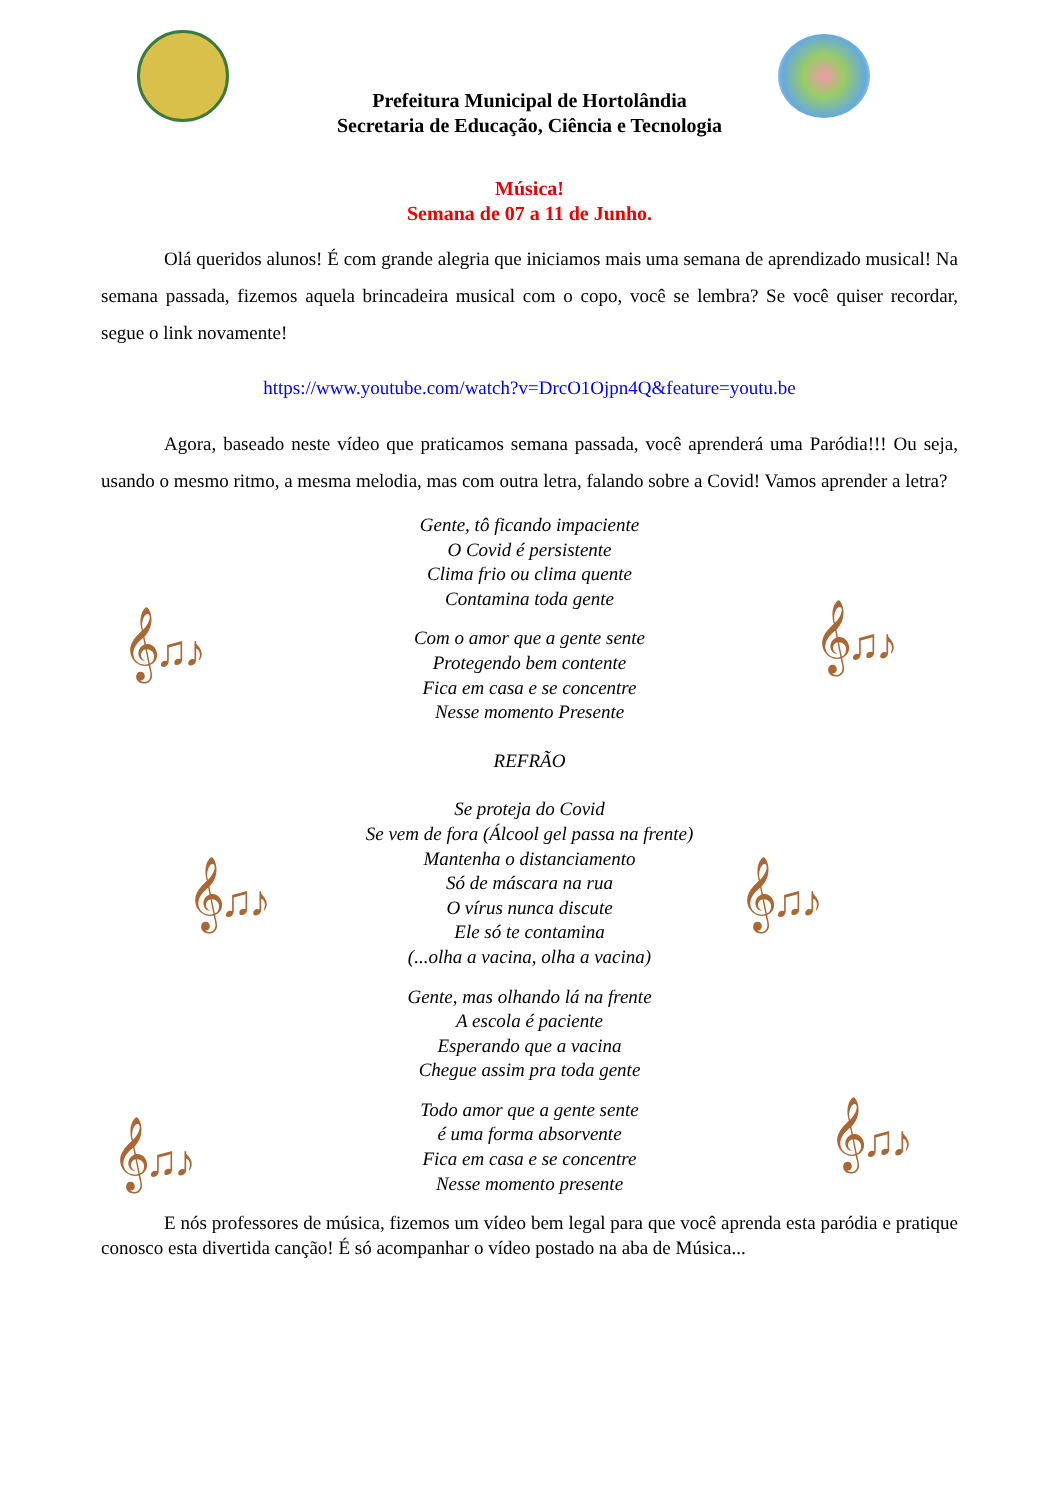𝄞♫♪ 𝄞♫♪
𝄞♫♪ 𝄞♫♪
𝄞♫♪ 𝄞♫♪
Prefeitura Municipal de Hortolândia
Secretaria de Educação, Ciência e Tecnologia
Música!
Semana de 07 a 11 de Junho.
Olá queridos alunos! É com grande alegria que iniciamos mais uma semana de aprendizado musical! Na semana passada, fizemos aquela brincadeira musical com o copo, você se lembra? Se você quiser recordar, segue o link novamente!
https://www.youtube.com/watch?v=DrcO1Ojpn4Q&feature=youtu.be
Agora, baseado neste vídeo que praticamos semana passada, você aprenderá uma Paródia!!! Ou seja, usando o mesmo ritmo, a mesma melodia, mas com outra letra, falando sobre a Covid! Vamos aprender a letra?
Gente, tô ficando impaciente
O Covid é persistente
Clima frio ou clima quente
Contamina toda gente
Com o amor que a gente sente
Protegendo bem contente
Fica em casa e se concentre
Nesse momento Presente
REFRÃO
Se proteja do Covid
Se vem de fora (Álcool gel passa na frente)
Mantenha o distanciamento
Só de máscara na rua
O vírus nunca discute
Ele só te contamina
(...olha a vacina, olha a vacina)
Gente, mas olhando lá na frente
A escola é paciente
Esperando que a vacina
Chegue assim pra toda gente
Todo amor que a gente sente
é uma forma absorvente
Fica em casa e se concentre
Nesse momento presente
E nós professores de música, fizemos um vídeo bem legal para que você aprenda esta paródia e pratique conosco esta divertida canção! É só acompanhar o vídeo postado na aba de Música...